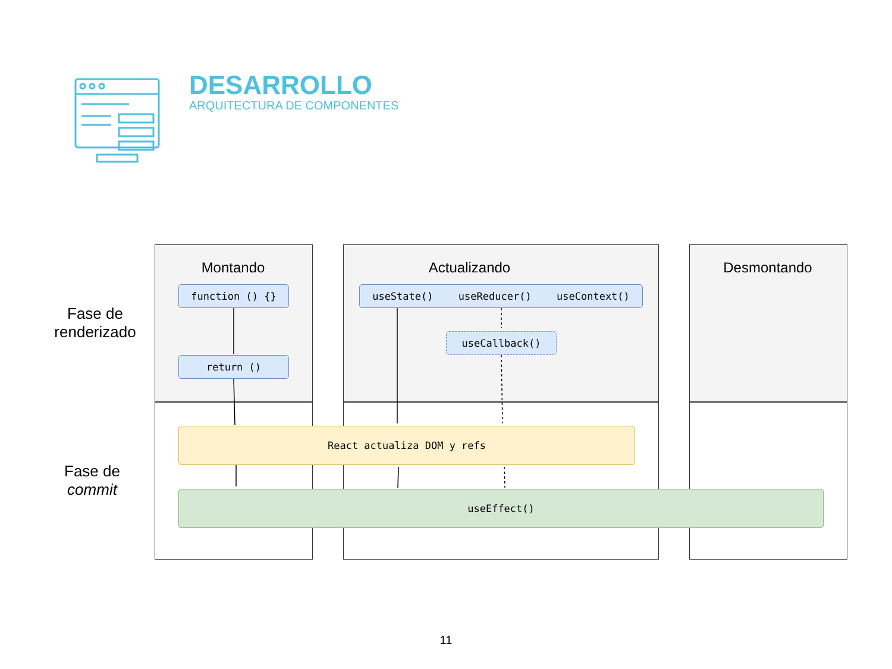DESARROLLO
ARQUITECTURA DE COMPONENTES
Fase de
renderizado
Fase de
commit
Montando Actualizando Desmontando
function () {}
return ()
useState() useReducer() useContext()
useCallback()
React actualiza DOM y refs
useEffect()
11